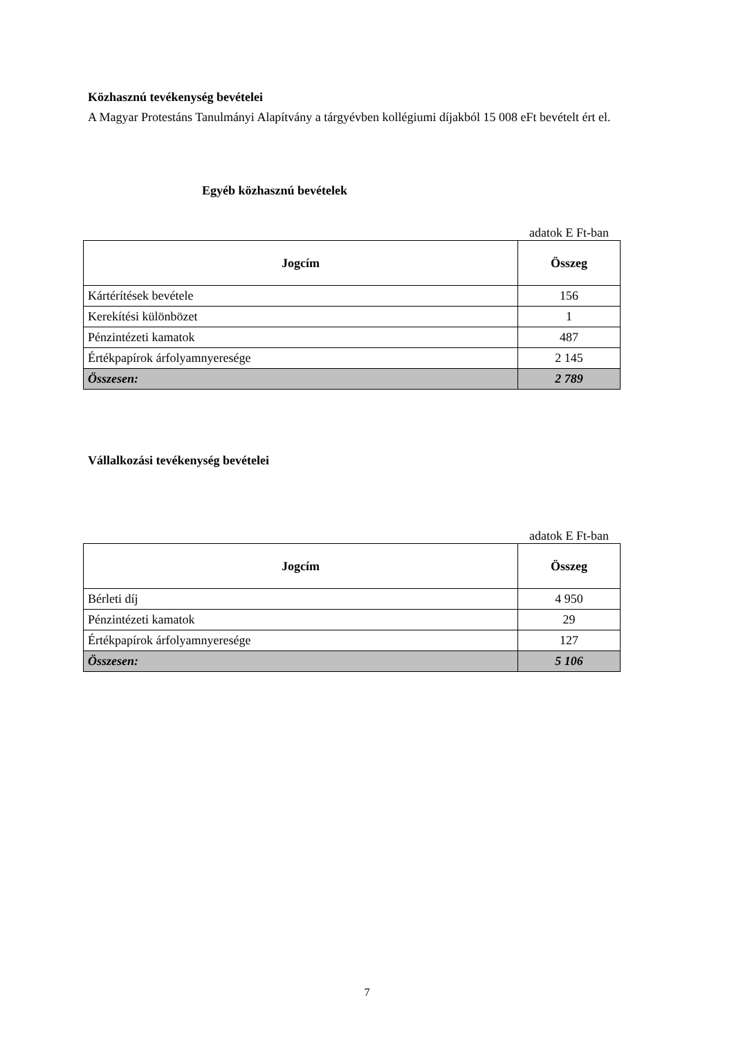Közhasznú tevékenység bevételei
A Magyar Protestáns Tanulmányi Alapítvány a tárgyévben kollégiumi díjakból 15 008 eFt bevételt ért el.
Egyéb közhasznú bevételek
adatok E Ft-ban
| Jogcím | Összeg |
| --- | --- |
| Kártérítések bevétele | 156 |
| Kerekítési különbözet | 1 |
| Pénzintézeti kamatok | 487 |
| Értékpapírok árfolyamnyeresége | 2 145 |
| Összesen: | 2 789 |
Vállalkozási tevékenység bevételei
adatok E Ft-ban
| Jogcím | Összeg |
| --- | --- |
| Bérleti díj | 4 950 |
| Pénzintézeti kamatok | 29 |
| Értékpapírok árfolyamnyeresége | 127 |
| Összesen: | 5 106 |
7